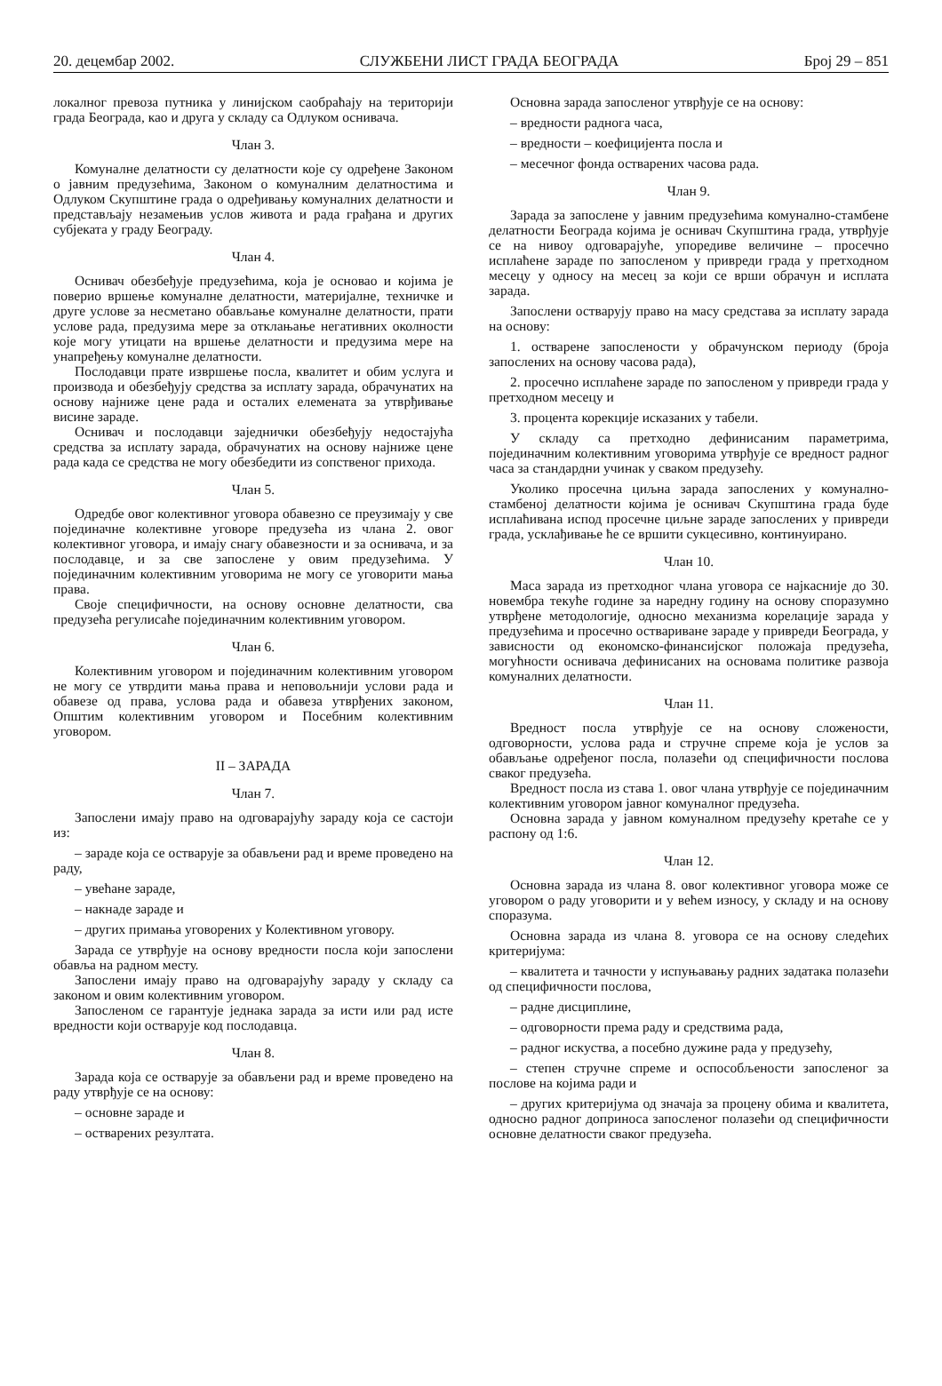20. децембар 2002. СЛУЖБЕНИ ЛИСТ ГРАДА БЕОГРАДА Број 29 – 851
локалног превоза путника у линијском саобраћају на територији града Београда, као и друга у складу са Одлуком оснивача.
Члан 3.
Комуналне делатности су делатности које су одређене Законом о јавним предузећима, Законом о комуналним делатностима и Одлуком Скупштине града о одређивању комуналних делатности и представљају незамењив услов живота и рада грађана и других субјеката у граду Београду.
Члан 4.
Оснивач обезбеђује предузећима, која је основао и којима је поверио вршење комуналне делатности, материјалне, техничке и друге услове за несметано обављање комуналне делатности, прати услове рада, предузима мере за отклањање негативних околности које могу утицати на вршење делатности и предузима мере на унапређењу комуналне делатности.
Послодавци прате извршење посла, квалитет и обим услуга и производа и обезбеђују средства за исплату зарада, обрачунатих на основу најниже цене рада и осталих елемената за утврђивање висине зараде.
Оснивач и послодавци заједнички обезбеђују недостајућа средства за исплату зарада, обрачунатих на основу најниже цене рада када се средства не могу обезбедити из сопственог прихода.
Члан 5.
Одредбе овог колективног уговора обавезно се преузимају у све појединачне колективне уговоре предузећа из члана 2. овог колективног уговора, и имају снагу обавезности и за оснивача, и за послодавце, и за све запослене у овим предузећима. У појединачним колективним уговорима не могу се уговорити мања права.
Своје специфичности, на основу основне делатности, сва предузећа регулисаће појединачним колективним уговором.
Члан 6.
Колективним уговором и појединачним колективним уговором не могу се утврдити мања права и неповољнији услови рада и обавезе од права, услова рада и обавеза утврђених законом, Општим колективним уговором и Посебним колективним уговором.
II – ЗАРАДА
Члан 7.
Запослени имају право на одговарајућу зараду која се састоји из:
– зараде која се остварује за обављени рад и време проведено на раду,
– увећане зараде,
– накнаде зараде и
– других примања уговорених у Колективном уговору.
Зарада се утврђује на основу вредности посла који запослени обавља на радном месту.
Запослени имају право на одговарајућу зараду у складу са законом и овим колективним уговором.
Запосленом се гарантује једнака зарада за исти или рад исте вредности који остварује код послодавца.
Члан 8.
Зарада која се остварује за обављени рад и време проведено на раду утврђује се на основу:
– основне зараде и
– остварених резултата.
Основна зарада запосленог утврђује се на основу:
– вредности радногa часа,
– вредности – коефицијента посла и
– месечног фонда остварених часова рада.
Члан 9.
Зарада за запослене у јавним предузећима комунално-стамбене делатности Београда којима је оснивач Скупштина града, утврђује се на нивоу одговарајуће, упоредиве величине – просечно исплаћене зараде по запосленом у привреди града у претходном месецу у односу на месец за који се врши обрачун и исплата зарада.
Запослени остварују право на масу средстава за исплату зарада на основу:
1. остварене запослености у обрачунском периоду (броја запослених на основу часова рада),
2. просечно исплаћене зараде по запосленом у привреди града у претходном месецу и
3. процента корекције исказаних у табели.
У складу са претходно дефинисаним параметрима, појединачним колективним уговорима утврђује се вредност радног часа за стандардни учинак у сваком предузећу.
Уколико просечна циљна зарада запослених у комунално-стамбеној делатности којима је оснивач Скупштина града буде исплаћивана испод просечне циљне зараде запослених у привреди града, усклађивање ће се вршити сукцесивно, континуирано.
Члан 10.
Маса зарада из претходног члана уговора се најкасније до 30. новембра текуће године за наредну годину на основу споразумно утврђене методологије, односно механизма корелације зарада у предузећима и просечно оствариване зараде у привреди Београда, у зависности од економско-финансијског положаја предузећа, могућности оснивача дефинисаних на основама политике развоја комуналних делатности.
Члан 11.
Вредност посла утврђује се на основу сложености, одговорности, услова рада и стручне спреме која је услов за обављање одређеног посла, полазећи од специфичности послова сваког предузећа.
Вредност посла из става 1. овог члана утврђује се појединачним колективним уговором јавног комуналног предузећа.
Основна зарада у јавном комуналном предузећу кретаће се у распону од 1:6.
Члан 12.
Основна зарада из члана 8. овог колективног уговора може се уговором о раду уговорити и у већем износу, у складу и на основу споразума.
Основна зарада из члана 8. уговора се на основу следећих критеријума:
– квалитета и тачности у испуњавању радних задатака полазећи од специфичности послова,
– радне дисциплине,
– одговорности према раду и средствима рада,
– радног искуства, а посебно дужине рада у предузећу,
– степен стручне спреме и оспособљености запосленог за послове на којима ради и
– других критеријума од значаја за процену обима и квалитета, односно радног доприноса запосленог полазећи од специфичности основне делатности сваког предузећа.